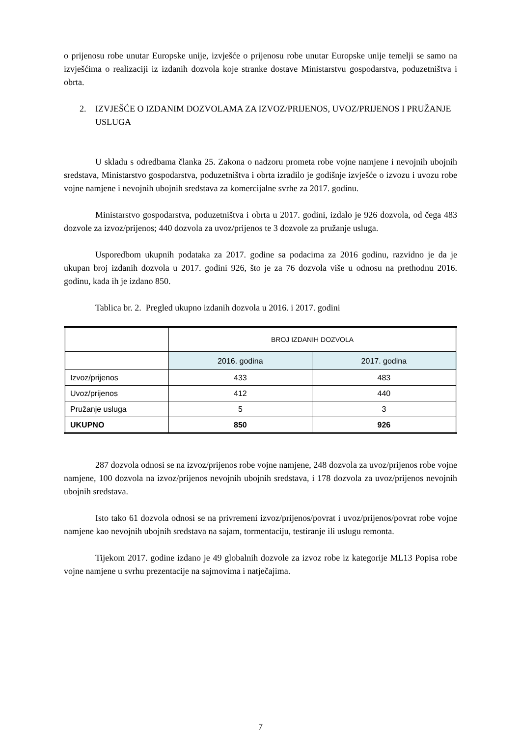o prijenosu robe unutar Europske unije, izvješće o prijenosu robe unutar Europske unije temelji se samo na izvješćima o realizaciji iz izdanih dozvola koje stranke dostave Ministarstvu gospodarstva, poduzetništva i obrta.
2. IZVJEŠĆE O IZDANIM DOZVOLAMA ZA IZVOZ/PRIJENOS, UVOZ/PRIJENOS I PRUŽANJE USLUGA
U skladu s odredbama članka 25. Zakona o nadzoru prometa robe vojne namjene i nevojnih ubojnih sredstava, Ministarstvo gospodarstva, poduzetništva i obrta izradilo je godišnje izvješće o izvozu i uvozu robe vojne namjene i nevojnih ubojnih sredstava za komercijalne svrhe za 2017. godinu.
Ministarstvo gospodarstva, poduzetništva i obrta u 2017. godini, izdalo je 926 dozvola, od čega 483 dozvole za izvoz/prijenos; 440 dozvola za uvoz/prijenos te 3 dozvole za pružanje usluga.
Usporedbom ukupnih podataka za 2017. godine sa podacima za 2016 godinu, razvidno je da je ukupan broj izdanih dozvola u 2017. godini 926, što je za 76 dozvola više u odnosu na prethodnu 2016. godinu, kada ih je izdano 850.
Tablica br. 2. Pregled ukupno izdanih dozvola u 2016. i 2017. godini
| | BROJ IZDANIH DOZVOLA | |
| --- | --- | --- |
| | 2016. godina | 2017. godina |
| Izvoz/prijenos | 433 | 483 |
| Uvoz/prijenos | 412 | 440 |
| Pružanje usluga | 5 | 3 |
| UKUPNO | 850 | 926 |
287 dozvola odnosi se na izvoz/prijenos robe vojne namjene, 248 dozvola za uvoz/prijenos robe vojne namjene, 100 dozvola na izvoz/prijenos nevojnih ubojnih sredstava, i 178 dozvola za uvoz/prijenos nevojnih ubojnih sredstava.
Isto tako 61 dozvola odnosi se na privremeni izvoz/prijenos/povrat i uvoz/prijenos/povrat robe vojne namjene kao nevojnih ubojnih sredstava na sajam, tormentaciju, testiranje ili uslugu remonta.
Tijekom 2017. godine izdano je 49 globalnih dozvole za izvoz robe iz kategorije ML13 Popisa robe vojne namjene u svrhu prezentacije na sajmovima i natječajima.
7